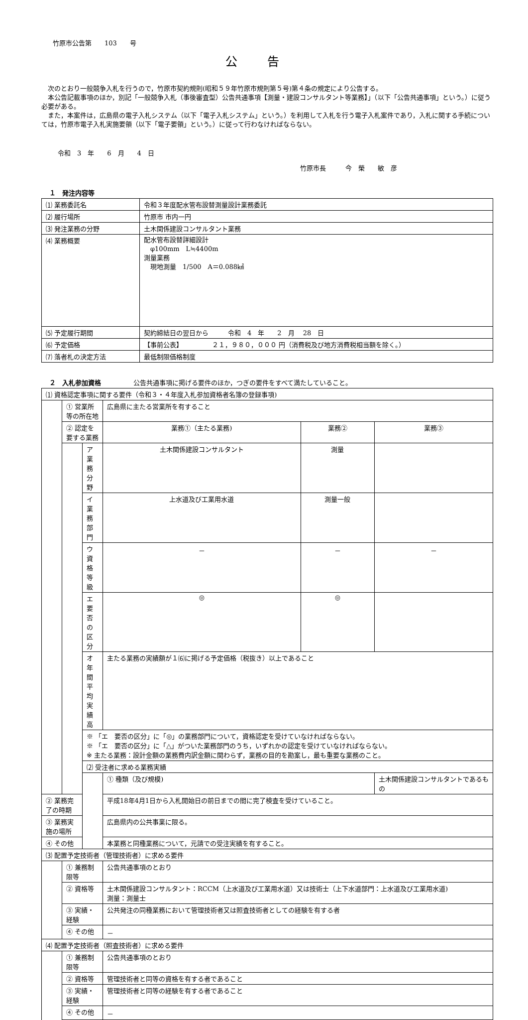竹原市公告第　　103　　号
公告
次のとおり一般競争入札を行うので，竹原市契約規則(昭和５９年竹原市規則第５号)第４条の規定により公告する。
本公告記載事項のほか，別記「一般競争入札（事後審査型）公告共通事項【測量・建設コンサルタント等業務】」（以下「公告共通事項」という。）に従う必要がある。
また，本案件は，広島県の電子入札システム（以下「電子入札システム」という。）を利用して入札を行う電子入札案件であり，入札に関する手続については，竹原市電子入札実施要領（以下「電子要領」という。）に従って行わなければならない。
令和　3　年　　6　月　　4　日
竹原市長　　　今　榮　　敏　彦
１　発注内容等
| ⑴ 業務委託名 | 令和３年度配水管布設替測量設計業務委託 |
| ⑵ 履行場所 | 竹原市 市内一円 |
| ⑶ 発注業務の分野 | 土木関係建設コンサルタント業務 |
| ⑷ 業務概要 | 配水管布設替詳細設計 φ100mm L≒4400m 測量業務 現地測量 1/500 A＝0.088㎢ |
| ⑸ 予定履行期間 | 契約締結日の翌日から 令和 4 年 2 月 28 日 |
| ⑹ 予定価格 | 【事前公表】 ２１，９８０，０００ 円（消費税及び地方消費税相当額を除く。） |
| ⑺ 落者札の決定方法 | 最低制限価格制度 |
２　入札参加資格　　　　　公告共通事項に掲げる要件のほか，つぎの要件をすべて満たしていること。
| ⑴ 資格認定事項に関する要件（令和３・４年度入札参加資格者名簿の登録事項) | | | | | |
| | ① 営業所等の所在地 | | 広島県に主たる営業所を有すること | | |
| | ② 認定を要する業務 | | 業務①（主たる業務) | 業務② | 業務③ |
| | | ア 業務分野 | 土木関係建設コンサルタント | 測量 | |
| | | イ 業務部門 | 上水道及び工業用水道 | 測量一般 | |
| | | ウ 資格等級 | － | － | － |
| | | エ 要否の区分 | ◎ | ◎ | |
| | | オ 年間平均実績高 | 主たる業務の実績額が１⑹に掲げる予定価格（税抜き）以上であること | | |
| | | ※ 「エ 要否の区分」に「◎」の業務部門について，資格認定を受けていなければならない。 ※ 「エ 要否の区分」に「△」がついた業務部門のうち，いずれかの認定を受けていなければならない。 ※ 主たる業務：設計金額の業務費内訳金額に関わらず，業務の目的を勘案し，最も重要な業務のこと。 | | | |
| | | ⑵ 受注者に求める業務実績 | | | |
| | | | ① 種類（及び規模) | | 土木関係建設コンサルタントであるもの |
| ② 業務完了の時期 | | | 平成18年4月1日から入札開始日の前日までの間に完了検査を受けていること。 | | |
| ③ 業務実施の場所 | | | 広島県内の公共事業に限る。 | | |
| ④ その他 | | | 本業務と同種業務について，元請での受注実績を有すること。 | | |
| ⑶ 配置予定技術者（管理技術者）に求める要件 | | | | | |
| | ① 兼務制限等 | | 公告共通事項のとおり | | |
| | ② 資格等 | | 土木関係建設コンサルタント：RCCM（上水道及び工業用水道）又は技術士（上下水道部門：上水道及び工業用水道) 測量：測量士 | | |
| | ③ 実績・経験 | | 公共発注の同種業務において管理技術者又は照査技術者としての経験を有する者 | | |
| | ④ その他 | | － | | |
| ⑷ 配置予定技術者（照査技術者）に求める要件 | | | | | |
| | ① 兼務制限等 | | 公告共通事項のとおり | | |
| | ② 資格等 | | 管理技術者と同等の資格を有する者であること | | |
| | ③ 実績・経験 | | 管理技術者と同等の経験を有する者であること | | |
| | ④ その他 | | － | | |